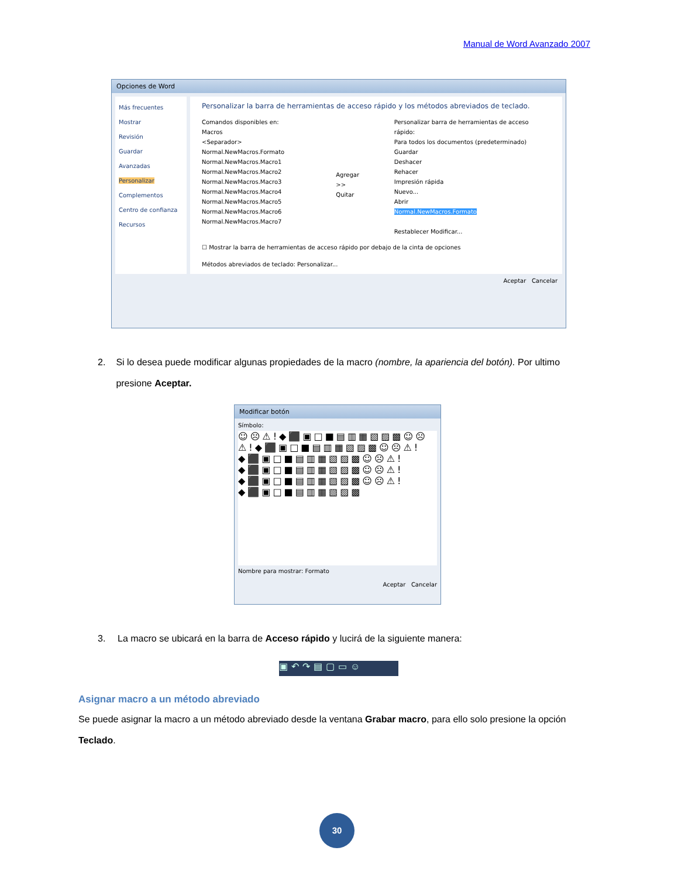Manual de Word Avanzado 2007
Opciones de Word
Más frecuentes
Mostrar
Revisión
Guardar
Avanzadas
Personalizar
Complementos
Centro de confianza
Recursos
Personalizar la barra de herramientas de acceso rápido y los métodos abreviados de teclado.
Comandos disponibles en:
Macros
<Separador>
Normal.NewMacros.Formato
Normal.NewMacros.Macro1
Normal.NewMacros.Macro2
Normal.NewMacros.Macro3
Normal.NewMacros.Macro4
Normal.NewMacros.Macro5
Normal.NewMacros.Macro6
Normal.NewMacros.Macro7
Agregar >>
Quitar
Personalizar barra de herramientas de acceso rápido:
Para todos los documentos (predeterminado)
Guardar
Deshacer
Rehacer
Impresión rápida
Nuevo...
Abrir
Normal.NewMacros.Formato
Restablecer Modificar...
☐ Mostrar la barra de herramientas de acceso rápido por debajo de la cinta de opciones
Métodos abreviados de teclado: Personalizar...
Aceptar Cancelar
2. Si lo desea puede modificar algunas propiedades de la macro (nombre, la apariencia del botón). Por ultimo presione Aceptar.
Modificar botón
Símbolo:
☺☹⚠!◆⬛▣□■▤▥▦▧▨▩☺☹⚠!◆⬛▣□■▤▥▦▧▨▩☺☹⚠!◆⬛▣□■▤▥▦▧▨▩☺☹⚠!◆⬛▣□■▤▥▦▧▨▩☺☹⚠!◆⬛▣□■▤▥▦▧▨▩☺☹⚠!◆⬛▣□■▤▥▦▧▨▩
Nombre para mostrar: Formato
Aceptar Cancelar
3. La macro se ubicará en la barra de Acceso rápido y lucirá de la siguiente manera:
▣↶↷▤▢▭☺
Asignar macro a un método abreviado
Se puede asignar la macro a un método abreviado desde la ventana Grabar macro, para ello solo presione la opción Teclado.
30